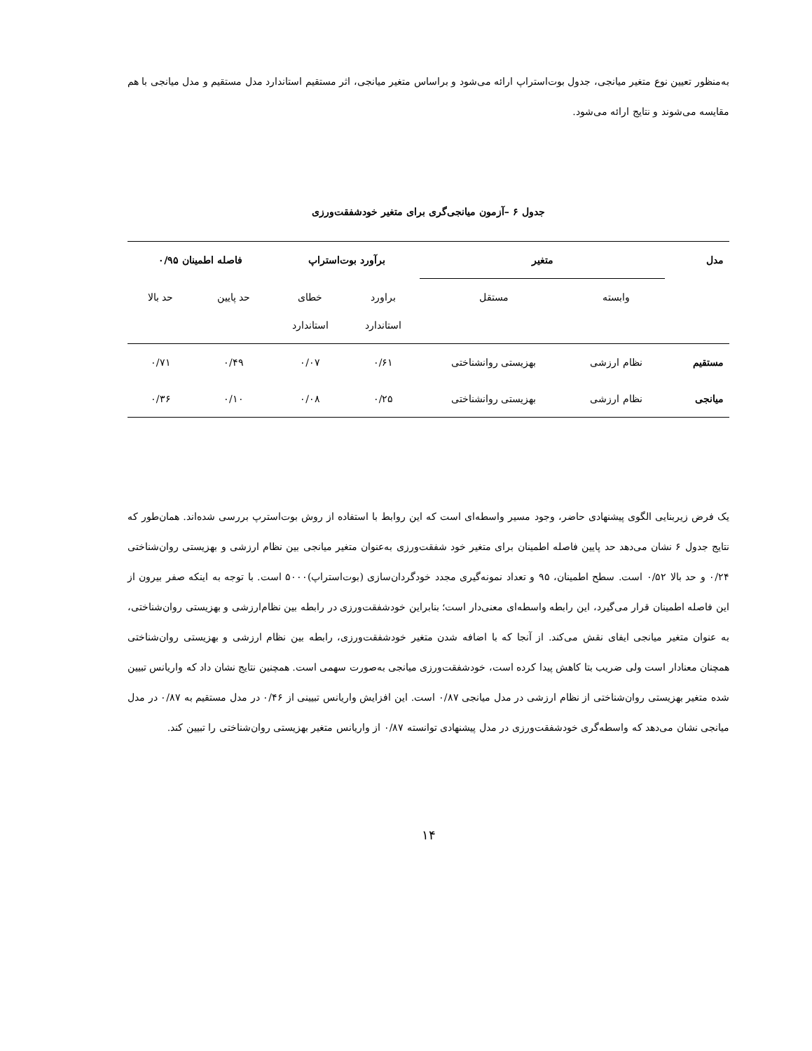به‌منظور تعیین نوع متغیر میانجی، جدول بوت‌استراپ ارائه می‌شود و براساس متغیر میانجی، اثر مستقیم استاندارد مدل مستقیم و مدل میانجی با هم مقایسه می‌شوند و نتایج ارائه می‌شود.
جدول ۶ –آزمون میانجی‌گری برای متغیر خودشفقت‌ورزی
| مدل | متغیر | | برآورد بوت‌استراپ | | فاصله اطمینان ۰/۹۵ | |
| --- | --- | --- | --- | --- | --- | --- |
| | وابسته | مستقل | براورد استاندارد | خطای استاندارد | حد پایین | حد بالا |
| مستقیم | نظام ارزشی | بهزیستی روانشناختی | ۰/۶۱ | ۰/۰۷ | ۰/۴۹ | ۰/۷۱ |
| میانجی | نظام ارزشی | بهزیستی روانشناختی | ۰/۲۵ | ۰/۰۸ | ۰/۱۰ | ۰/۳۶ |
یک فرض زیربنایی الگوی پیشنهادی حاضر، وجود مسیر واسطه‌ای است که این روابط با استفاده از روش بوت‌استرپ بررسی شده‌اند. همان‌طور که نتایج جدول ۶ نشان می‌دهد حد پایین فاصله اطمینان برای متغیر خود شفقت‌ورزی به‌عنوان متغیر میانجی بین نظام ارزشی و بهزیستی روان‌شناختی ۰/۲۴ و حد بالا ۰/۵۲ است. سطح اطمینان، ۹۵ و تعداد نمونه‌گیری مجدد خودگردان‌سازی (بوت‌استراپ)۵۰۰۰ است. با توجه به اینکه صفر بیرون از این فاصله اطمینان قرار می‌گیرد، این رابطه واسطه‌ای معنی‌دار است؛ بنابراین خودشفقت‌ورزی در رابطه بین نظام‌ارزشی و بهزیستی روان‌شناختی، به عنوان متغیر میانجی ایفای نقش می‌کند. از آنجا که با اضافه شدن متغیر خودشفقت‌ورزی، رابطه بین نظام ارزشی و بهزیستی روان‌شناختی همچنان معنادار است ولی ضریب بتا کاهش پیدا کرده است، خودشفقت‌ورزی میانجی به‌صورت سهمی است. همچنین نتایج نشان داد که واریانس تبیین شده متغیر بهزیستی روان‌شناختی از نظام ارزشی در مدل میانجی ۰/۸۷ است. این افزایش واریانس تبیینی از ۰/۴۶ در مدل مستقیم به ۰/۸۷ در مدل میانجی نشان می‌دهد که واسطه‌گری خودشفقت‌ورزی در مدل پیشنهادی توانسته ۰/۸۷ از واریانس متغیر بهزیستی روان‌شناختی را تبیین کند.
۱۴